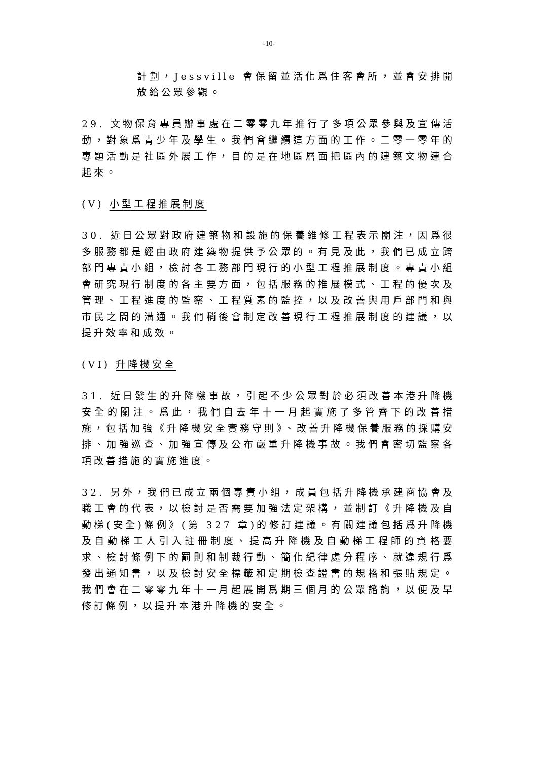-10-
計劃，Jessville 會保留並活化爲住客會所，並會安排開放給公眾參觀。
29. 文物保育專員辦事處在二零零九年推行了多項公眾參與及宣傳活動，對象爲青少年及學生。我們會繼續這方面的工作。二零一零年的專題活動是社區外展工作，目的是在地區層面把區內的建築文物連合起來。
(V) 小型工程推展制度
30. 近日公眾對政府建築物和設施的保養維修工程表示關注，因爲很多服務都是經由政府建築物提供予公眾的。有見及此，我們已成立跨部門專責小組，檢討各工務部門現行的小型工程推展制度。專責小組會研究現行制度的各主要方面，包括服務的推展模式、工程的優次及管理、工程進度的監察、工程質素的監控，以及改善與用戶部門和與市民之間的溝通。我們稍後會制定改善現行工程推展制度的建議，以提升效率和成效。
(VI) 升降機安全
31. 近日發生的升降機事故，引起不少公眾對於必須改善本港升降機安全的關注。爲此，我們自去年十一月起實施了多管齊下的改善措施，包括加強《升降機安全實務守則》、改善升降機保養服務的採購安排、加強巡查、加強宣傳及公布嚴重升降機事故。我們會密切監察各項改善措施的實施進度。
32. 另外，我們已成立兩個專責小組，成員包括升降機承建商協會及職工會的代表，以檢討是否需要加強法定架構，並制訂《升降機及自動梯(安全)條例》(第 327 章)的修訂建議。有關建議包括爲升降機及自動梯工人引入註冊制度、提高升降機及自動梯工程師的資格要求、檢討條例下的罰則和制裁行動、簡化紀律處分程序、就違規行爲發出通知書，以及檢討安全標籤和定期檢查證書的規格和張貼規定。我們會在二零零九年十一月起展開爲期三個月的公眾諮詢，以便及早修訂條例，以提升本港升降機的安全。